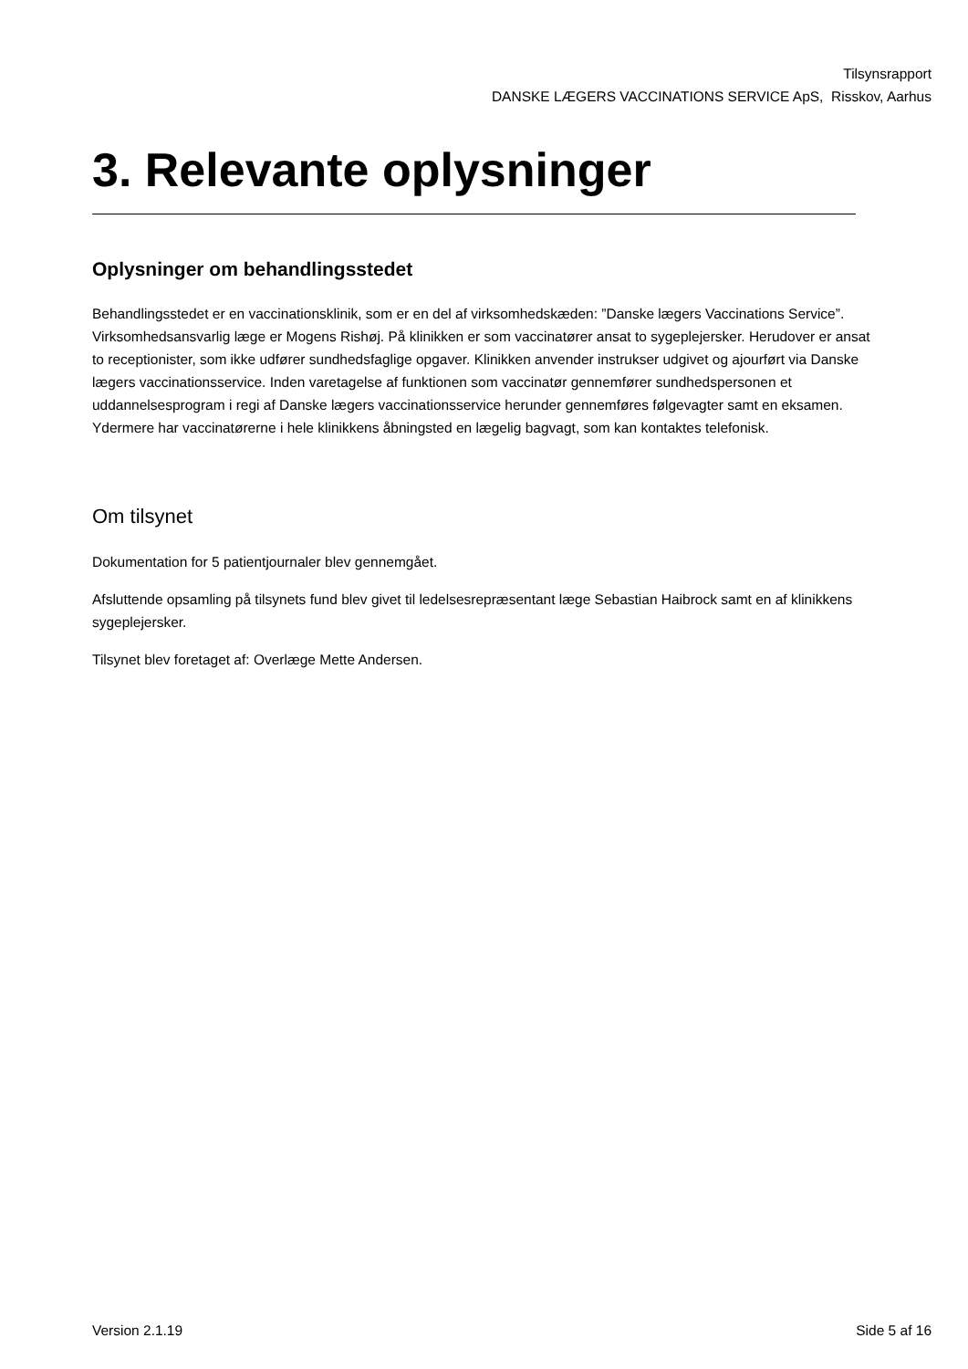Tilsynsrapport
DANSKE LÆGERS VACCINATIONS SERVICE ApS, Risskov, Aarhus
3. Relevante oplysninger
Oplysninger om behandlingsstedet
Behandlingsstedet er en vaccinationsklinik, som er en del af virksomhedskæden: ”Danske lægers Vaccinations Service”. Virksomhedsansvarlig læge er Mogens Rishøj. På klinikken er som vaccinatører ansat to sygeplejersker. Herudover er ansat to receptionister, som ikke udfører sundhedsfaglige opgaver. Klinikken anvender instrukser udgivet og ajourført via Danske lægers vaccinationsservice. Inden varetagelse af funktionen som vaccinatør gennemfører sundhedspersonen et uddannelsesprogram i regi af Danske lægers vaccinationsservice herunder gennemføres følgevagter samt en eksamen. Ydermere har vaccinatørerne i hele klinikkens åbningsted en lægelig bagvagt, som kan kontaktes telefonisk.
Om tilsynet
Dokumentation for 5 patientjournaler blev gennemgået.
Afsluttende opsamling på tilsynets fund blev givet til ledelsesrepræsentant læge Sebastian Haibrock samt en af klinikkens sygeplejersker.
Tilsynet blev foretaget af: Overlæge Mette Andersen.
Version 2.1.19 Side 5 af 16